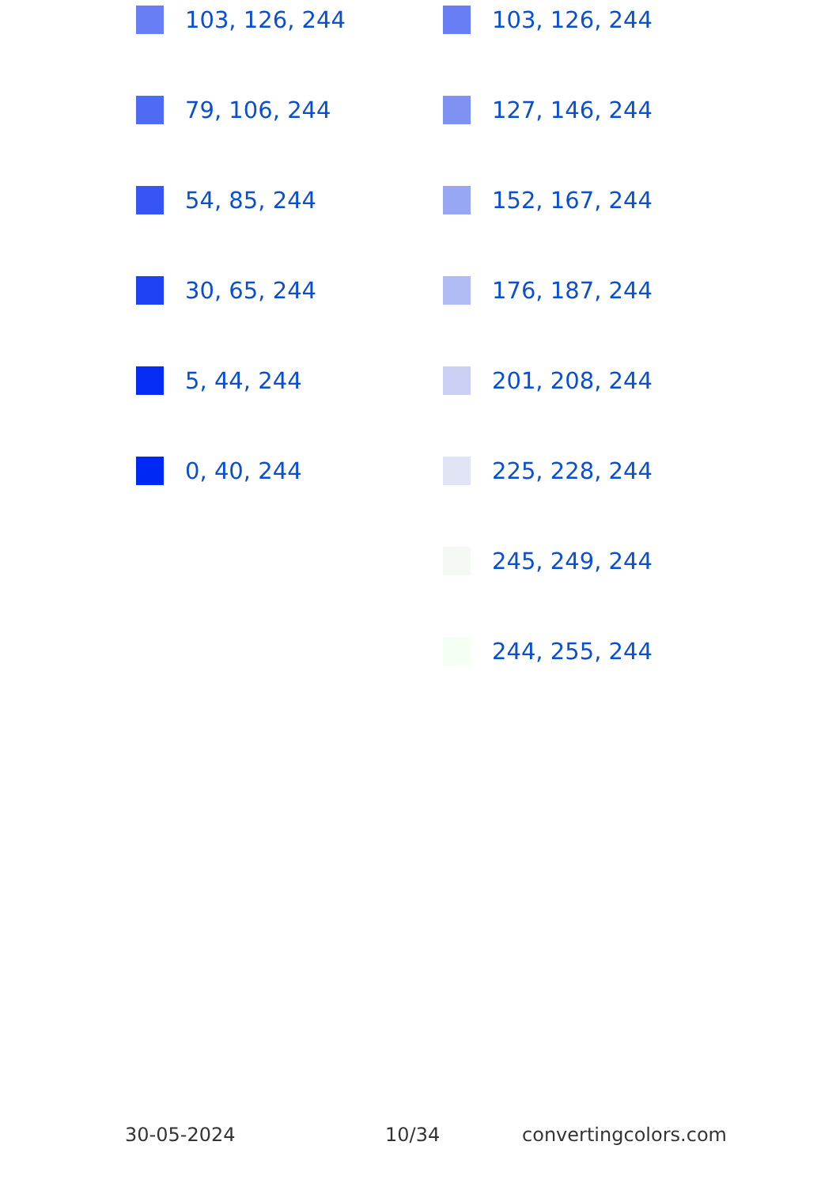103, 126, 244
79, 106, 244
54, 85, 244
30, 65, 244
5, 44, 244
0, 40, 244
103, 126, 244
127, 146, 244
152, 167, 244
176, 187, 244
201, 208, 244
225, 228, 244
245, 249, 244
244, 255, 244
30-05-2024 10/34 convertingcolors.com